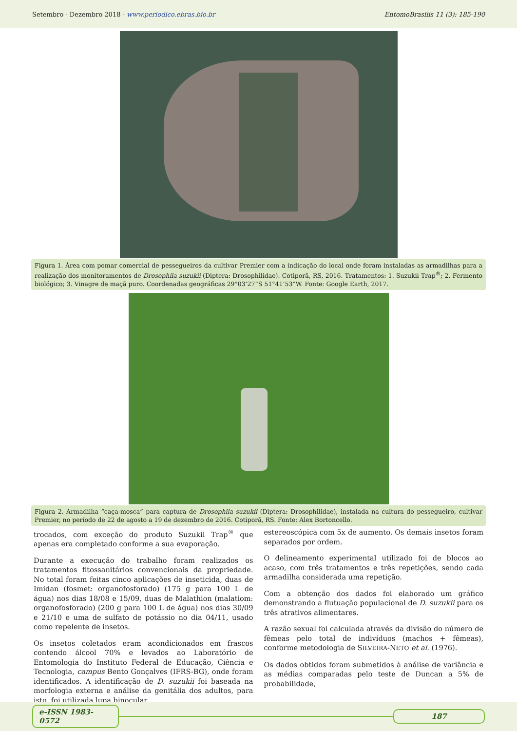Setembro - Dezembro 2018 - www.periodico.ebras.bio.br EntomoBrasilis 11 (3): 185-190
Figura 1. Área com pomar comercial de pessegueiros da cultivar Premier com a indicação do local onde foram instaladas as armadilhas para a realização dos monitoramentos de Drosophila suzukii (Diptera: Drosophilidae). Cotiporã, RS, 2016. Tratamentos: 1. Suzukii Trap<sup>®</sup>; 2. Fermento biológico; 3. Vinagre de maçã puro. Coordenadas geográficas 29°03’27”S 51°41’53”W. Fonte: Google Earth, 2017.
Figura 2. Armadilha “caça-mosca” para captura de Drosophila suzukii (Diptera: Drosophilidae), instalada na cultura do pessegueiro, cultivar Premier, no período de 22 de agosto a 19 de dezembro de 2016. Cotiporã, RS. Fonte: Alex Bortoncello.
trocados, com exceção do produto Suzukii Trap<sup>®</sup> que apenas era completado conforme a sua evaporação.
Durante a execução do trabalho foram realizados os tratamentos fitossanitários convencionais da propriedade. No total foram feitas cinco aplicações de inseticida, duas de Imidan (fosmet: organofosforado) (175 g para 100 L de água) nos dias 18/08 e 15/09, duas de Malathion (malatiom: organofosforado) (200 g para 100 L de água) nos dias 30/09 e 21/10 e uma de sulfato de potássio no dia 04/11, usado como repelente de insetos.
Os insetos coletados eram acondicionados em frascos contendo álcool 70% e levados ao Laboratório de Entomologia do Instituto Federal de Educação, Ciência e Tecnologia, campus Bento Gonçalves (IFRS-BG), onde foram identificados. A identificação de D. suzukii foi baseada na morfologia externa e análise da genitália dos adultos, para isto, foi utilizada lupa binocular
estereoscópica com 5x de aumento. Os demais insetos foram separados por ordem.
O delineamento experimental utilizado foi de blocos ao acaso, com três tratamentos e três repetições, sendo cada armadilha considerada uma repetição.
Com a obtenção dos dados foi elaborado um gráfico demonstrando a flutuação populacional de D. suzukii para os três atrativos alimentares.
A razão sexual foi calculada através da divisão do número de fêmeas pelo total de indivíduos (machos + fêmeas), conforme metodologia de SILVEIRA-NETO et al. (1976).
Os dados obtidos foram submetidos à análise de variância e as médias comparadas pelo teste de Duncan a 5% de probabilidade,
e-ISSN 1983-0572 187